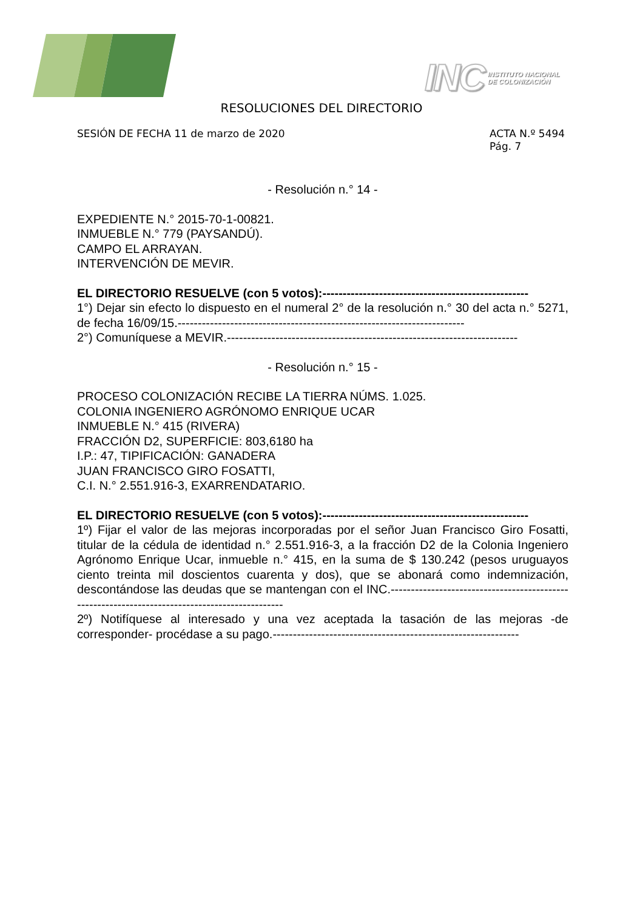INC INSTITUTO NACIONAL
DE COLONIZACIÓN
RESOLUCIONES DEL DIRECTORIO
SESIÓN DE FECHA 11 de marzo de 2020
ACTA N.º 5494
Pág. 7
- Resolución n.° 14 -
EXPEDIENTE N.° 2015-70-1-00821.
INMUEBLE N.° 779 (PAYSANDÚ).
CAMPO EL ARRAYAN.
INTERVENCIÓN DE MEVIR.
EL DIRECTORIO RESUELVE (con 5 votos):---------------------------------------------------
1°) Dejar sin efecto lo dispuesto en el numeral 2° de la resolución n.° 30 del acta n.° 5271, de fecha 16/09/15.-----------------------------------------------------------------------
2°) Comuníquese a MEVIR.------------------------------------------------------------------------
- Resolución n.° 15 -
PROCESO COLONIZACIÓN RECIBE LA TIERRA NÚMS. 1.025.
COLONIA INGENIERO AGRÓNOMO ENRIQUE UCAR
INMUEBLE N.° 415 (RIVERA)
FRACCIÓN D2, SUPERFICIE: 803,6180 ha
I.P.: 47, TIPIFICACIÓN: GANADERA
JUAN FRANCISCO GIRO FOSATTI,
C.I. N.° 2.551.916-3, EXARRENDATARIO.
EL DIRECTORIO RESUELVE (con 5 votos):---------------------------------------------------
1º) Fijar el valor de las mejoras incorporadas por el señor Juan Francisco Giro Fosatti, titular de la cédula de identidad n.° 2.551.916-3, a la fracción D2 de la Colonia Ingeniero Agrónomo Enrique Ucar, inmueble n.° 415, en la suma de $ 130.242 (pesos uruguayos ciento treinta mil doscientos cuarenta y dos), que se abonará como indemnización, descontándose las deudas que se mantengan con el INC.-----------------------------------------------------------------------------------------------
2º) Notifíquese al interesado y una vez aceptada la tasación de las mejoras -de corresponder- procédase a su pago.-------------------------------------------------------------